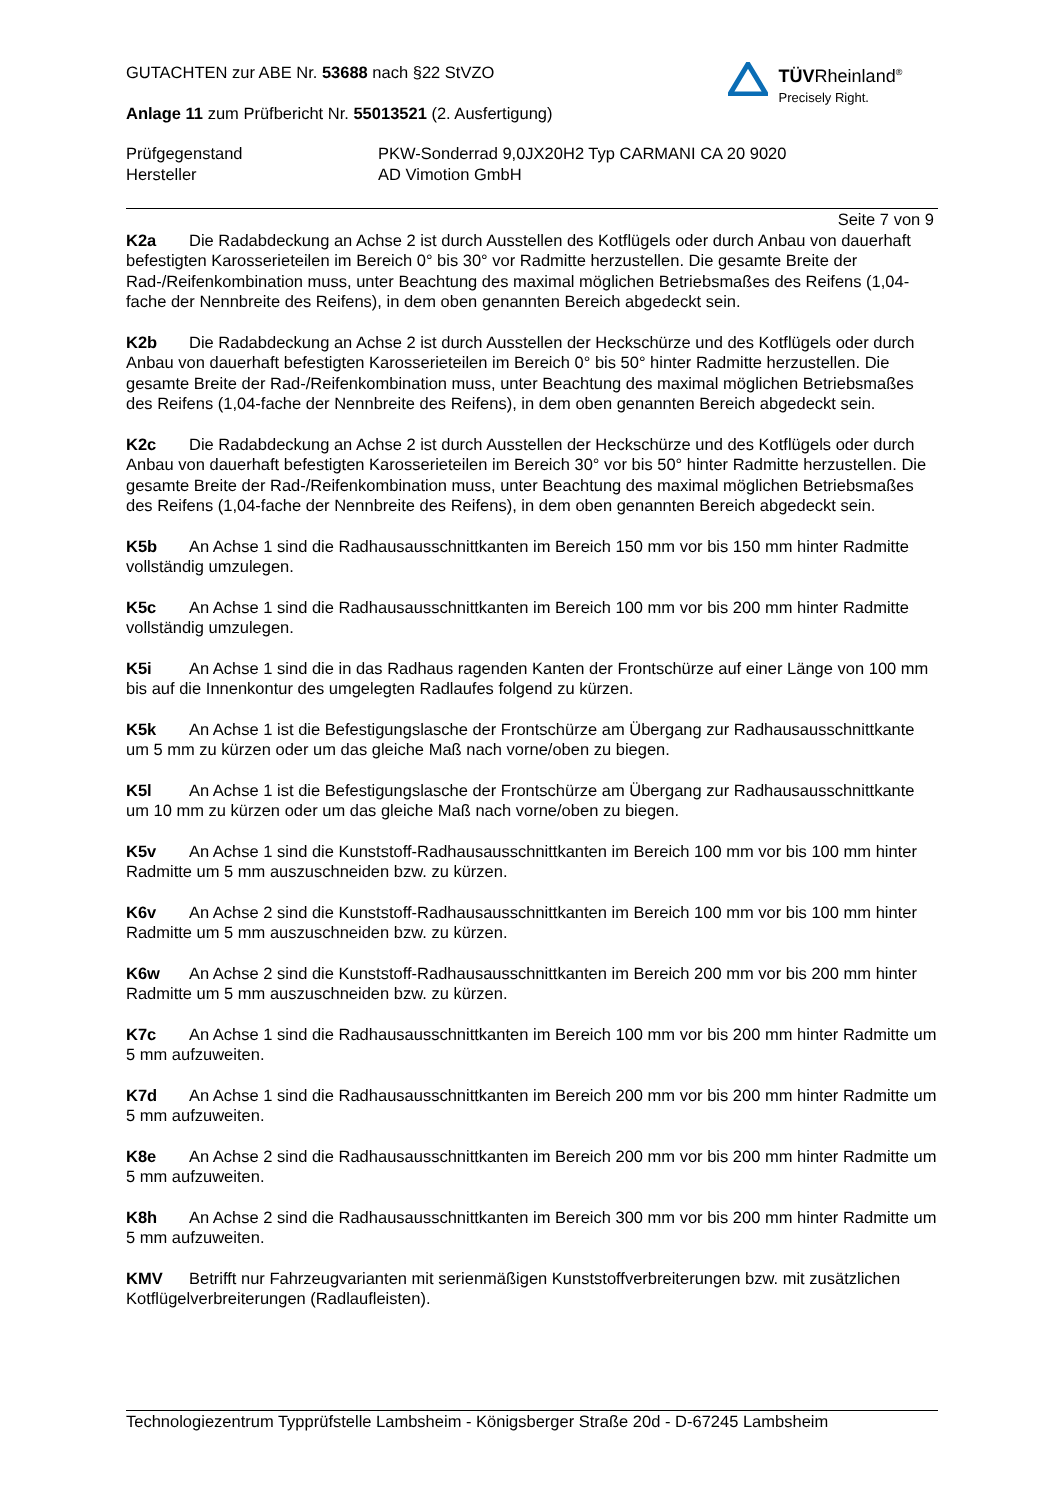GUTACHTEN zur ABE Nr. 53688 nach §22 StVZO
Anlage 11 zum Prüfbericht Nr. 55013521 (2. Ausfertigung)
Prüfgegenstand
Hersteller
PKW-Sonderrad 9,0JX20H2 Typ CARMANI CA 20 9020
AD Vimotion GmbH
TÜVRheinland<sup>®</sup>
Precisely Right.
Seite 7 von 9
K2a Die Radabdeckung an Achse 2 ist durch Ausstellen des Kotflügels oder durch Anbau von dauerhaft befestigten Karosserieteilen im Bereich 0° bis 30° vor Radmitte herzustellen. Die gesamte Breite der Rad-/Reifenkombination muss, unter Beachtung des maximal möglichen Betriebsmaßes des Reifens (1,04-fache der Nennbreite des Reifens), in dem oben genannten Bereich abgedeckt sein.
K2b Die Radabdeckung an Achse 2 ist durch Ausstellen der Heckschürze und des Kotflügels oder durch Anbau von dauerhaft befestigten Karosserieteilen im Bereich 0° bis 50° hinter Radmitte herzustellen. Die gesamte Breite der Rad-/Reifenkombination muss, unter Beachtung des maximal möglichen Betriebsmaßes des Reifens (1,04-fache der Nennbreite des Reifens), in dem oben genannten Bereich abgedeckt sein.
K2c Die Radabdeckung an Achse 2 ist durch Ausstellen der Heckschürze und des Kotflügels oder durch Anbau von dauerhaft befestigten Karosserieteilen im Bereich 30° vor bis 50° hinter Radmitte herzustellen. Die gesamte Breite der Rad-/Reifenkombination muss, unter Beachtung des maximal möglichen Betriebsmaßes des Reifens (1,04-fache der Nennbreite des Reifens), in dem oben genannten Bereich abgedeckt sein.
K5b An Achse 1 sind die Radhausausschnittkanten im Bereich 150 mm vor bis 150 mm hinter Radmitte vollständig umzulegen.
K5c An Achse 1 sind die Radhausausschnittkanten im Bereich 100 mm vor bis 200 mm hinter Radmitte vollständig umzulegen.
K5i An Achse 1 sind die in das Radhaus ragenden Kanten der Frontschürze auf einer Länge von 100 mm bis auf die Innenkontur des umgelegten Radlaufes folgend zu kürzen.
K5k An Achse 1 ist die Befestigungslasche der Frontschürze am Übergang zur Radhausausschnittkante um 5 mm zu kürzen oder um das gleiche Maß nach vorne/oben zu biegen.
K5l An Achse 1 ist die Befestigungslasche der Frontschürze am Übergang zur Radhausausschnittkante um 10 mm zu kürzen oder um das gleiche Maß nach vorne/oben zu biegen.
K5v An Achse 1 sind die Kunststoff-Radhausausschnittkanten im Bereich 100 mm vor bis 100 mm hinter Radmitte um 5 mm auszuschneiden bzw. zu kürzen.
K6v An Achse 2 sind die Kunststoff-Radhausausschnittkanten im Bereich 100 mm vor bis 100 mm hinter Radmitte um 5 mm auszuschneiden bzw. zu kürzen.
K6w An Achse 2 sind die Kunststoff-Radhausausschnittkanten im Bereich 200 mm vor bis 200 mm hinter Radmitte um 5 mm auszuschneiden bzw. zu kürzen.
K7c An Achse 1 sind die Radhausausschnittkanten im Bereich 100 mm vor bis 200 mm hinter Radmitte um 5 mm aufzuweiten.
K7d An Achse 1 sind die Radhausausschnittkanten im Bereich 200 mm vor bis 200 mm hinter Radmitte um 5 mm aufzuweiten.
K8e An Achse 2 sind die Radhausausschnittkanten im Bereich 200 mm vor bis 200 mm hinter Radmitte um 5 mm aufzuweiten.
K8h An Achse 2 sind die Radhausausschnittkanten im Bereich 300 mm vor bis 200 mm hinter Radmitte um 5 mm aufzuweiten.
KMV Betrifft nur Fahrzeugvarianten mit serienmäßigen Kunststoffverbreiterungen bzw. mit zusätzlichen Kotflügelverbreiterungen (Radlaufleisten).
Technologiezentrum Typprüfstelle Lambsheim - Königsberger Straße 20d - D-67245 Lambsheim